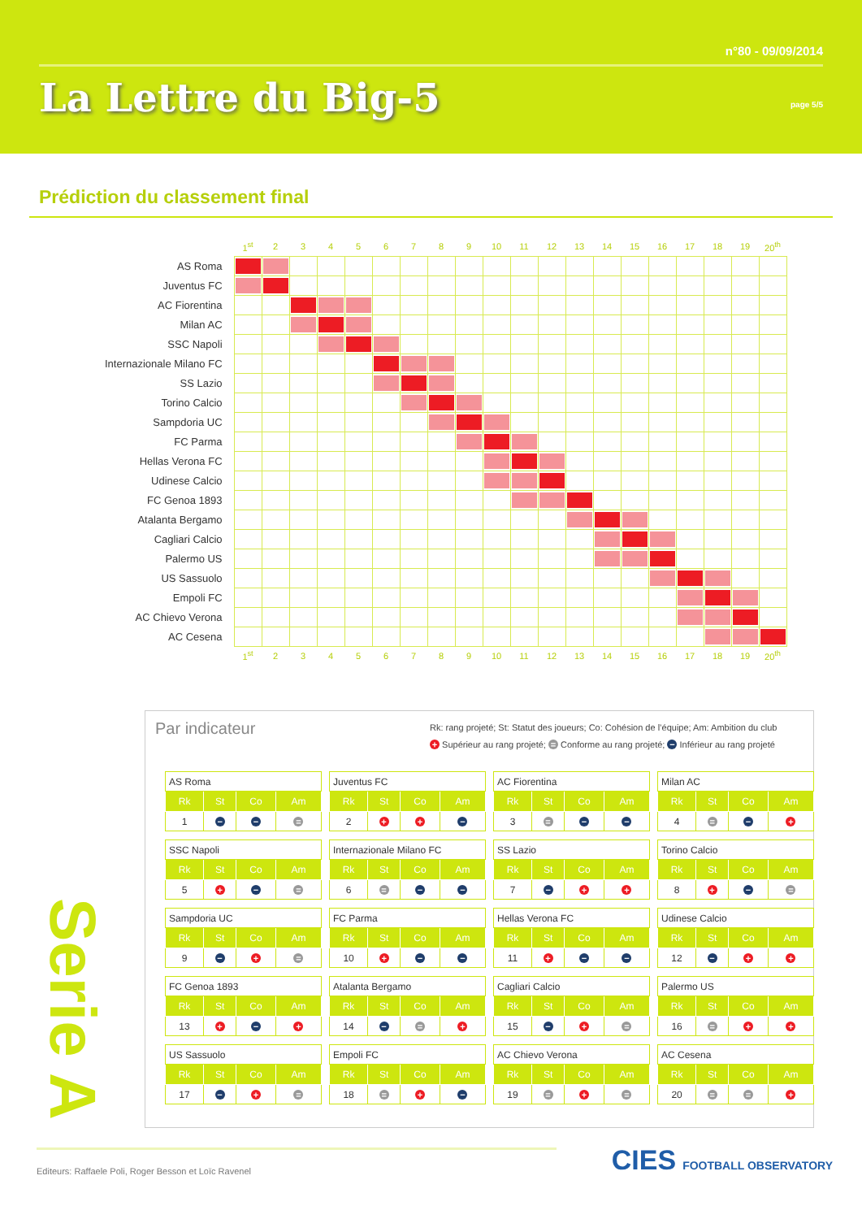n°80 - 09/09/2014
La Lettre du Big-5 page 5/5
Prédiction du classement final
| | 1<sup>st</sup> | 2 | 3 | 4 | 5 | 6 | 7 | 8 | 9 | 10 | 11 | 12 | 13 | 14 | 15 | 16 | 17 | 18 | 19 | 20<sup>th</sup> |
| AS Roma | | | | | | | | | | | | | | | | | | | | |
| Juventus FC | | | | | | | | | | | | | | | | | | | | |
| AC Fiorentina | | | | | | | | | | | | | | | | | | | | |
| Milan AC | | | | | | | | | | | | | | | | | | | | |
| SSC Napoli | | | | | | | | | | | | | | | | | | | | |
| Internazionale Milano FC | | | | | | | | | | | | | | | | | | | | |
| SS Lazio | | | | | | | | | | | | | | | | | | | | |
| Torino Calcio | | | | | | | | | | | | | | | | | | | | |
| Sampdoria UC | | | | | | | | | | | | | | | | | | | | |
| FC Parma | | | | | | | | | | | | | | | | | | | | |
| Hellas Verona FC | | | | | | | | | | | | | | | | | | | | |
| Udinese Calcio | | | | | | | | | | | | | | | | | | | | |
| FC Genoa 1893 | | | | | | | | | | | | | | | | | | | | |
| Atalanta Bergamo | | | | | | | | | | | | | | | | | | | | |
| Cagliari Calcio | | | | | | | | | | | | | | | | | | | | |
| Palermo US | | | | | | | | | | | | | | | | | | | | |
| US Sassuolo | | | | | | | | | | | | | | | | | | | | |
| Empoli FC | | | | | | | | | | | | | | | | | | | | |
| AC Chievo Verona | | | | | | | | | | | | | | | | | | | | |
| AC Cesena | | | | | | | | | | | | | | | | | | | | |
| | 1<sup>st</sup> | 2 | 3 | 4 | 5 | 6 | 7 | 8 | 9 | 10 | 11 | 12 | 13 | 14 | 15 | 16 | 17 | 18 | 19 | 20<sup>th</sup> |
Serie A
Par indicateur
Rk: rang projeté; St: Statut des joueurs; Co: Cohésion de l’équipe; Am: Ambition du club
+ Supérieur au rang projeté; = Conforme au rang projeté; − Inférieur au rang projeté
| AS Roma | | | |
| Rk | St | Co | Am |
| 1 | − | − | = |
| Juventus FC | | | |
| Rk | St | Co | Am |
| 2 | + | + | − |
| AC Fiorentina | | | |
| Rk | St | Co | Am |
| 3 | = | − | − |
| Milan AC | | | |
| Rk | St | Co | Am |
| 4 | = | − | + |
| SSC Napoli | | | |
| Rk | St | Co | Am |
| 5 | + | − | = |
| Internazionale Milano FC | | | |
| Rk | St | Co | Am |
| 6 | = | − | − |
| SS Lazio | | | |
| Rk | St | Co | Am |
| 7 | − | + | + |
| Torino Calcio | | | |
| Rk | St | Co | Am |
| 8 | + | − | = |
| Sampdoria UC | | | |
| Rk | St | Co | Am |
| 9 | − | + | = |
| FC Parma | | | |
| Rk | St | Co | Am |
| 10 | + | − | − |
| Hellas Verona FC | | | |
| Rk | St | Co | Am |
| 11 | + | − | − |
| Udinese Calcio | | | |
| Rk | St | Co | Am |
| 12 | − | + | + |
| FC Genoa 1893 | | | |
| Rk | St | Co | Am |
| 13 | + | − | + |
| Atalanta Bergamo | | | |
| Rk | St | Co | Am |
| 14 | − | = | + |
| Cagliari Calcio | | | |
| Rk | St | Co | Am |
| 15 | − | + | = |
| Palermo US | | | |
| Rk | St | Co | Am |
| 16 | = | + | + |
| US Sassuolo | | | |
| Rk | St | Co | Am |
| 17 | − | + | = |
| Empoli FC | | | |
| Rk | St | Co | Am |
| 18 | = | + | − |
| AC Chievo Verona | | | |
| Rk | St | Co | Am |
| 19 | = | + | = |
| AC Cesena | | | |
| Rk | St | Co | Am |
| 20 | = | = | + |
Editeurs: Raffaele Poli, Roger Besson et Loïc Ravenel
CIES FOOTBALL OBSERVATORY